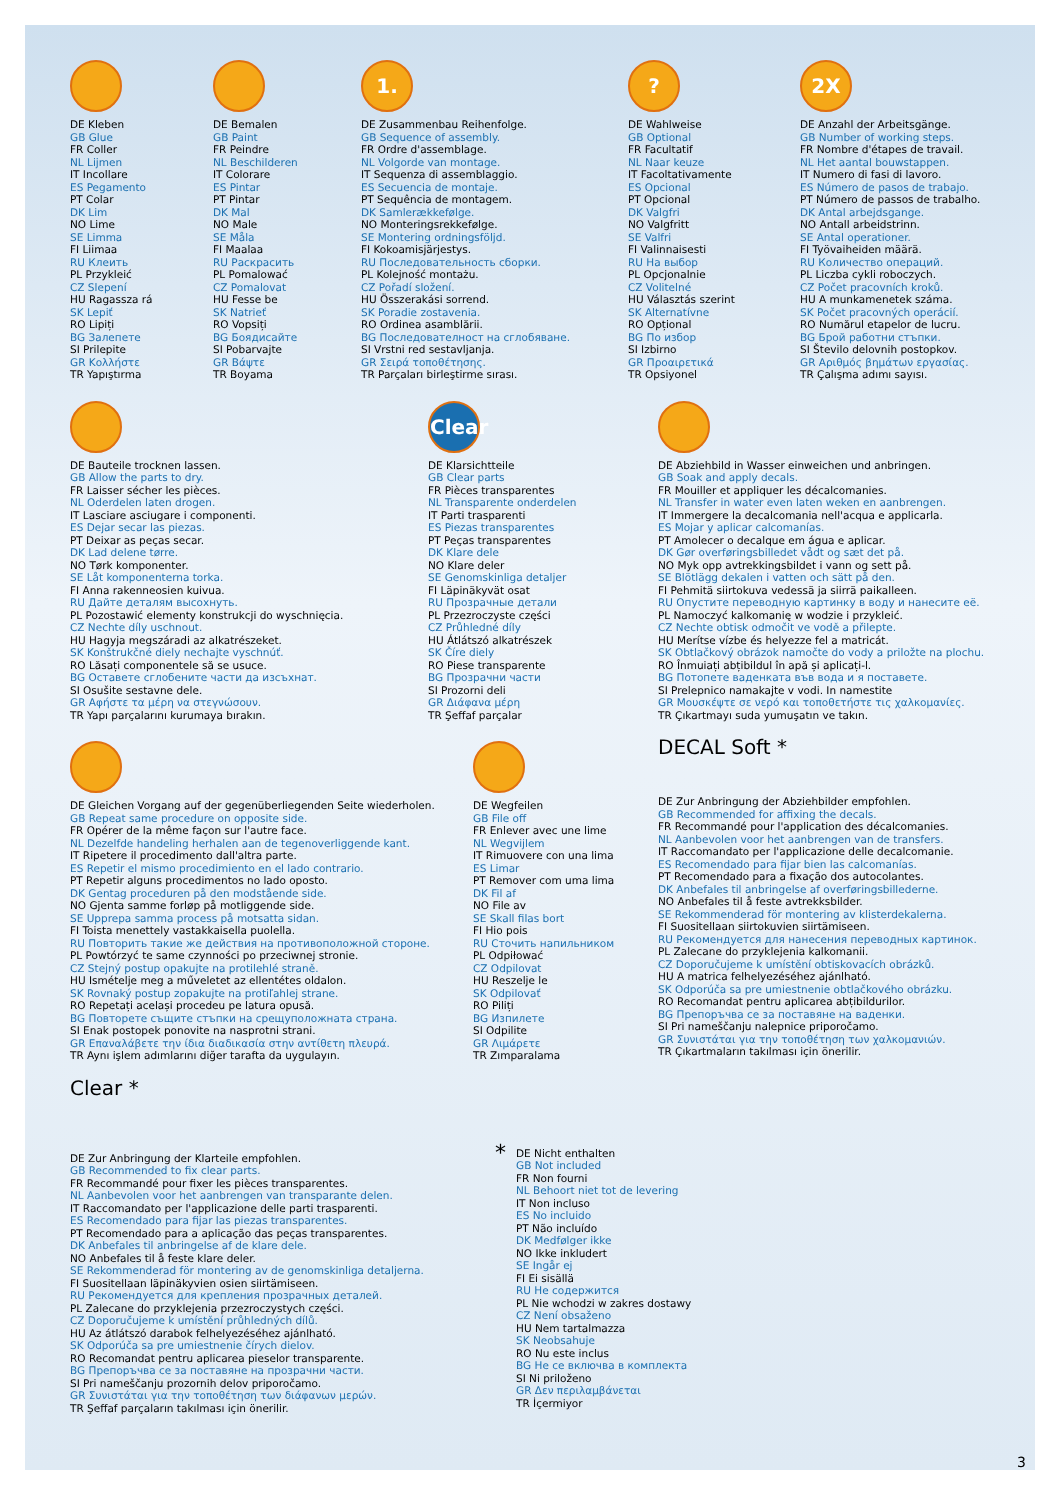DE Kleben
GB Glue
FR Coller
NL Lijmen
IT Incollare
ES Pegamento
PT Colar
DK Lim
NO Lime
SE Limma
FI Liimaa
RU Клеить
PL Przykleić
CZ Slepení
HU Ragassza rá
SK Lepiť
RO Lipiți
BG Залепете
SI Prilepite
GR Κολλήστε
TR Yapıştırma
DE Bemalen
GB Paint
FR Peindre
NL Beschilderen
IT Colorare
ES Pintar
PT Pintar
DK Mal
NO Male
SE Måla
FI Maalaa
RU Раскрасить
PL Pomalować
CZ Pomalovat
HU Fesse be
SK Natrieť
RO Vopsiți
BG Боядисайте
SI Pobarvajte
GR Βάψτε
TR Boyama
1.
DE Zusammenbau Reihenfolge.
GB Sequence of assembly.
FR Ordre d'assemblage.
NL Volgorde van montage.
IT Sequenza di assemblaggio.
ES Secuencia de montaje.
PT Sequência de montagem.
DK Samlerækkefølge.
NO Monteringsrekkefølge.
SE Montering ordningsföljd.
FI Kokoamisjärjestys.
RU Последовательность сборки.
PL Kolejność montażu.
CZ Pořadí složení.
HU Összerakási sorrend.
SK Poradie zostavenia.
RO Ordinea asamblării.
BG Последователност на сглобяване.
SI Vrstni red sestavljanja.
GR Σειρά τοποθέτησης.
TR Parçaları birleştirme sırası.
?
DE Wahlweise
GB Optional
FR Facultatif
NL Naar keuze
IT Facoltativamente
ES Opcional
PT Opcional
DK Valgfri
NO Valgfritt
SE Valfri
FI Valinnaisesti
RU На выбор
PL Opcjonalnie
CZ Volitelné
HU Választás szerint
SK Alternatívne
RO Opțional
BG По избор
SI Izbirno
GR Προαιρετικά
TR Opsiyonel
2X
DE Anzahl der Arbeitsgänge.
GB Number of working steps.
FR Nombre d'étapes de travail.
NL Het aantal bouwstappen.
IT Numero di fasi di lavoro.
ES Número de pasos de trabajo.
PT Número de passos de trabalho.
DK Antal arbejdsgange.
NO Antall arbeidstrinn.
SE Antal operationer.
FI Työvaiheiden määrä.
RU Количество операций.
PL Liczba cykli roboczych.
CZ Počet pracovních kroků.
HU A munkamenetek száma.
SK Počet pracovných operácií.
RO Numărul etapelor de lucru.
BG Брой работни стъпки.
SI Število delovnih postopkov.
GR Αριθμός βημάτων εργασίας.
TR Çalışma adımı sayısı.
DE Bauteile trocknen lassen.
GB Allow the parts to dry.
FR Laisser sécher les pièces.
NL Oderdelen laten drogen.
IT Lasciare asciugare i componenti.
ES Dejar secar las piezas.
PT Deixar as peças secar.
DK Lad delene tørre.
NO Tørk komponenter.
SE Låt komponenterna torka.
FI Anna rakenneosien kuivua.
RU Дайте деталям высохнуть.
PL Pozostawić elementy konstrukcji do wyschnięcia.
CZ Nechte díly uschnout.
HU Hagyja megszáradi az alkatrészeket.
SK Konštrukčné diely nechajte vyschnúť.
RO Lăsați componentele să se usuce.
BG Оставете сглобените части да изсъхнат.
SI Osušite sestavne dele.
GR Αφήστε τα μέρη να στεγνώσουν.
TR Yapı parçalarını kurumaya bırakın.
Clear
DE Klarsichtteile
GB Clear parts
FR Pièces transparentes
NL Transparente onderdelen
IT Parti trasparenti
ES Piezas transparentes
PT Peças transparentes
DK Klare dele
NO Klare deler
SE Genomskinliga detaljer
FI Läpinäkyvät osat
RU Прозрачные детали
PL Przezroczyste części
CZ Průhledné díly
HU Átlátszó alkatrészek
SK Číre diely
RO Piese transparente
BG Прозрачни части
SI Prozorni deli
GR Διάφανα μέρη
TR Şeffaf parçalar
DE Abziehbild in Wasser einweichen und anbringen.
GB Soak and apply decals.
FR Mouiller et appliquer les décalcomanies.
NL Transfer in water even laten weken en aanbrengen.
IT Immergere la decalcomania nell'acqua e applicarla.
ES Mojar y aplicar calcomanías.
PT Amolecer o decalque em água e aplicar.
DK Gør overføringsbilledet vådt og sæt det på.
NO Myk opp avtrekkingsbildet i vann og sett på.
SE Blötlägg dekalen i vatten och sätt på den.
FI Pehmitä siirtokuva vedessä ja siirrä paikalleen.
RU Опустите переводную картинку в воду и нанесите её.
PL Namoczyć kalkomanię w wodzie i przykleić.
CZ Nechte obtisk odmočit ve vodě a přilepte.
HU Merítse vízbe és helyezze fel a matricát.
SK Obtlačkový obrázok namočte do vody a priložte na plochu.
RO Înmuiați abțibildul în apă și aplicați-l.
BG Потопете ваденката във вода и я поставете.
SI Prelepnico namakajte v vodi. In namestite
GR Μουσκέψτε σε νερό και τοποθετήστε τις χαλκομανίες.
TR Çıkartmayı suda yumuşatın ve takın.
DE Gleichen Vorgang auf der gegenüberliegenden Seite wiederholen.
GB Repeat same procedure on opposite side.
FR Opérer de la même façon sur l'autre face.
NL Dezelfde handeling herhalen aan de tegenoverliggende kant.
IT Ripetere il procedimento dall'altra parte.
ES Repetir el mismo procedimiento en el lado contrario.
PT Repetir alguns procedimentos no lado oposto.
DK Gentag proceduren på den modstående side.
NO Gjenta samme forløp på motliggende side.
SE Upprepa samma process på motsatta sidan.
FI Toista menettely vastakkaisella puolella.
RU Повторить такие же действия на противоположной стороне.
PL Powtórzyć te same czynności po przeciwnej stronie.
CZ Stejný postup opakujte na protilehlé straně.
HU Ismételje meg a műveletet az ellentétes oldalon.
SK Rovnaký postup zopakujte na protiľahlej strane.
RO Repetați același procedeu pe latura opusă.
BG Повторете същите стъпки на срещуположната страна.
SI Enak postopek ponovite na nasprotni strani.
GR Επαναλάβετε την ίδια διαδικασία στην αντίθετη πλευρά.
TR Aynı işlem adımlarını diğer tarafta da uygulayın.
DE Wegfeilen
GB File off
FR Enlever avec une lime
NL Wegvijlem
IT Rimuovere con una lima
ES Limar
PT Remover com uma lima
DK Fil af
NO File av
SE Skall filas bort
FI Hio pois
RU Сточить напильником
PL Odpiłować
CZ Odpilovat
HU Reszelje le
SK Odpilovať
RO Piliți
BG Изпилете
SI Odpilite
GR Λιμάρετε
TR Zımparalama
DECAL Soft *
DE Zur Anbringung der Abziehbilder empfohlen.
GB Recommended for affixing the decals.
FR Recommandé pour l'application des décalcomanies.
NL Aanbevolen voor het aanbrengen van de transfers.
IT Raccomandato per l'applicazione delle decalcomanie.
ES Recomendado para fijar bien las calcomanías.
PT Recomendado para a fixação dos autocolantes.
DK Anbefales til anbringelse af overføringsbillederne.
NO Anbefales til å feste avtrekksbilder.
SE Rekommenderad för montering av klisterdekalerna.
FI Suositellaan siirtokuvien siirtämiseen.
RU Рекомендуется для нанесения переводных картинок.
PL Zalecane do przyklejenia kalkomanii.
CZ Doporučujeme k umístění obtiskovacích obrázků.
HU A matrica felhelyezéséhez ajánlható.
SK Odporúča sa pre umiestnenie obtlačkového obrázku.
RO Recomandat pentru aplicarea abțibildurilor.
BG Препоръчва се за поставяне на ваденки.
SI Pri nameščanju nalepnice priporočamo.
GR Συνιστάται για την τοποθέτηση των χαλκομανιών.
TR Çıkartmaların takılması için önerilir.
Clear *
DE Zur Anbringung der Klarteile empfohlen.
GB Recommended to fix clear parts.
FR Recommandé pour fixer les pièces transparentes.
NL Aanbevolen voor het aanbrengen van transparante delen.
IT Raccomandato per l'applicazione delle parti trasparenti.
ES Recomendado para fijar las piezas transparentes.
PT Recomendado para a aplicação das peças transparentes.
DK Anbefales til anbringelse af de klare dele.
NO Anbefales til å feste klare deler.
SE Rekommenderad för montering av de genomskinliga detaljerna.
FI Suositellaan läpinäkyvien osien siirtämiseen.
RU Рекомендуется для крепления прозрачных деталей.
PL Zalecane do przyklejenia przezroczystych części.
CZ Doporučujeme k umístění průhledných dílů.
HU Az átlátszó darabok felhelyezéséhez ajánlható.
SK Odporúča sa pre umiestnenie čírych dielov.
RO Recomandat pentru aplicarea pieselor transparente.
BG Препоръчва се за поставяне на прозрачни части.
SI Pri nameščanju prozornih delov priporočamo.
GR Συνιστάται για την τοποθέτηση των διάφανων μερών.
TR Şeffaf parçaların takılması için önerilir.
*
DE Nicht enthalten
GB Not included
FR Non fourni
NL Behoort niet tot de levering
IT Non incluso
ES No incluido
PT Não incluído
DK Medfølger ikke
NO Ikke inkludert
SE Ingår ej
FI Ei sisällä
RU Не содержится
PL Nie wchodzi w zakres dostawy
CZ Není obsaženo
HU Nem tartalmazza
SK Neobsahuje
RO Nu este inclus
BG Не се включва в комплекта
SI Ni priloženo
GR Δεν περιλαμβάνεται
TR İçermiyor
3